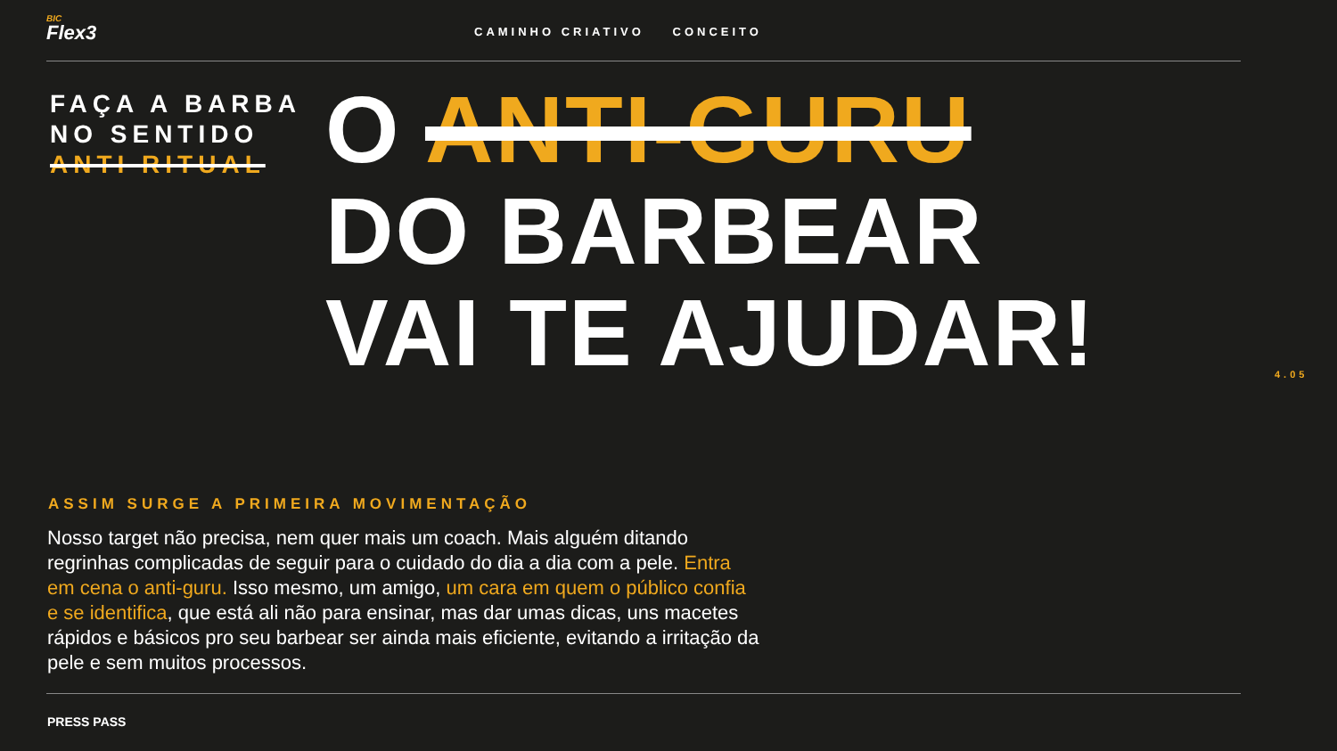BIC
Flex3
CAMINHO CRIATIVO CONCEITO
FAÇA A BARBA
NO SENTIDO
ANTI RITUAL
O ANTI-GURU
DO BARBEAR
VAI TE AJUDAR!
4.05
ASSIM SURGE A PRIMEIRA MOVIMENTAÇÃO
Nosso target não precisa, nem quer mais um coach. Mais alguém ditando regrinhas complicadas de seguir para o cuidado do dia a dia com a pele. Entra em cena o anti-guru. Isso mesmo, um amigo, um cara em quem o público confia e se identifica, que está ali não para ensinar, mas dar umas dicas, uns macetes rápidos e básicos pro seu barbear ser ainda mais eficiente, evitando a irritação da pele e sem muitos processos.
PRESS PASS